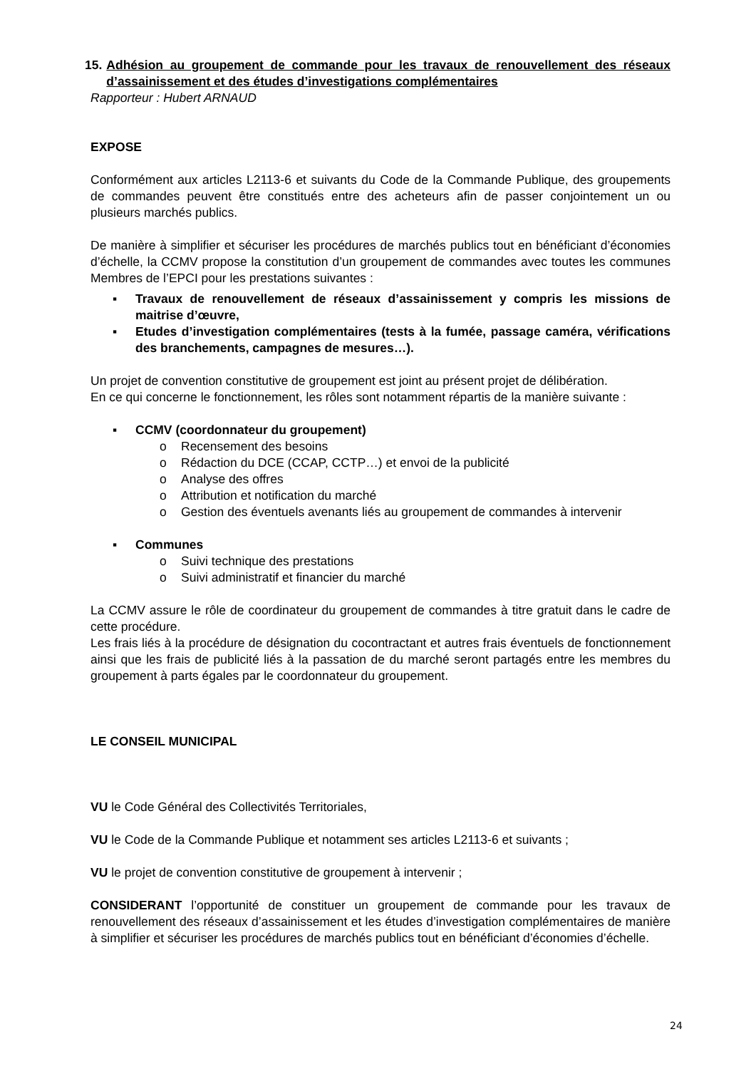15. Adhésion au groupement de commande pour les travaux de renouvellement des réseaux d’assainissement et des études d’investigations complémentaires
Rapporteur : Hubert ARNAUD
EXPOSE
Conformément aux articles L2113-6 et suivants du Code de la Commande Publique, des groupements de commandes peuvent être constitués entre des acheteurs afin de passer conjointement un ou plusieurs marchés publics.
De manière à simplifier et sécuriser les procédures de marchés publics tout en bénéficiant d’économies d’échelle, la CCMV propose la constitution d’un groupement de commandes avec toutes les communes Membres de l’EPCI pour les prestations suivantes :
▪ Travaux de renouvellement de réseaux d’assainissement y compris les missions de maitrise d’œuvre,
▪ Etudes d’investigation complémentaires (tests à la fumée, passage caméra, vérifications des branchements, campagnes de mesures…).
Un projet de convention constitutive de groupement est joint au présent projet de délibération.
En ce qui concerne le fonctionnement, les rôles sont notamment répartis de la manière suivante :
▪ CCMV (coordonnateur du groupement)
o Recensement des besoins
o Rédaction du DCE (CCAP, CCTP…) et envoi de la publicité
o Analyse des offres
o Attribution et notification du marché
o Gestion des éventuels avenants liés au groupement de commandes à intervenir
▪ Communes
o Suivi technique des prestations
o Suivi administratif et financier du marché
La CCMV assure le rôle de coordinateur du groupement de commandes à titre gratuit dans le cadre de cette procédure.
Les frais liés à la procédure de désignation du cocontractant et autres frais éventuels de fonctionnement ainsi que les frais de publicité liés à la passation de du marché seront partagés entre les membres du groupement à parts égales par le coordonnateur du groupement.
LE CONSEIL MUNICIPAL
VU le Code Général des Collectivités Territoriales,
VU le Code de la Commande Publique et notamment ses articles L2113-6 et suivants ;
VU le projet de convention constitutive de groupement à intervenir ;
CONSIDERANT l’opportunité de constituer un groupement de commande pour les travaux de renouvellement des réseaux d’assainissement et les études d’investigation complémentaires de manière à simplifier et sécuriser les procédures de marchés publics tout en bénéficiant d’économies d’échelle.
24